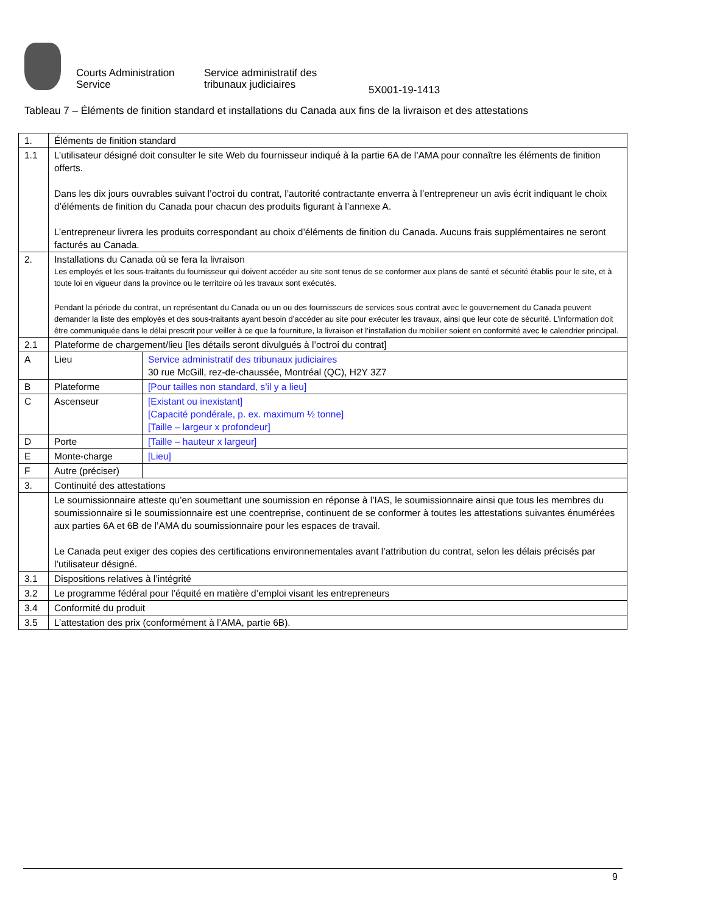Courts Administration Service
Service administratif des tribunaux judiciaires
5X001-19-1413
Tableau 7 – Éléments de finition standard et installations du Canada aux fins de la livraison et des attestations
| 1. | Éléments de finition standard | |
| 1.1 | L’utilisateur désigné doit consulter le site Web du fournisseur indiqué à la partie 6A de l’AMA pour connaître les éléments de finition offerts. Dans les dix jours ouvrables suivant l’octroi du contrat, l’autorité contractante enverra à l’entrepreneur un avis écrit indiquant le choix d’éléments de finition du Canada pour chacun des produits figurant à l’annexe A. L’entrepreneur livrera les produits correspondant au choix d’éléments de finition du Canada. Aucuns frais supplémentaires ne seront facturés au Canada. | |
| 2. | Installations du Canada où se fera la livraison Les employés et les sous-traitants du fournisseur qui doivent accéder au site sont tenus de se conformer aux plans de santé et sécurité établis pour le site, et à toute loi en vigueur dans la province ou le territoire où les travaux sont exécutés. Pendant la période du contrat, un représentant du Canada ou un ou des fournisseurs de services sous contrat avec le gouvernement du Canada peuvent demander la liste des employés et des sous-traitants ayant besoin d’accéder au site pour exécuter les travaux, ainsi que leur cote de sécurité. L’information doit être communiquée dans le délai prescrit pour veiller à ce que la fourniture, la livraison et l’installation du mobilier soient en conformité avec le calendrier principal. | |
| 2.1 | Plateforme de chargement/lieu [les détails seront divulgués à l’octroi du contrat] | |
| A | Lieu | Service administratif des tribunaux judiciaires 30 rue McGill, rez-de-chaussée, Montréal (QC), H2Y 3Z7 |
| B | Plateforme | [Pour tailles non standard, s’il y a lieu] |
| C | Ascenseur | [Existant ou inexistant] [Capacité pondérale, p. ex. maximum ½ tonne] [Taille – largeur x profondeur] |
| D | Porte | [Taille – hauteur x largeur] |
| E | Monte-charge | [Lieu] |
| F | Autre (préciser) | |
| 3. | Continuité des attestations | |
| | Le soumissionnaire atteste qu’en soumettant une soumission en réponse à l’IAS, le soumissionnaire ainsi que tous les membres du soumissionnaire si le soumissionnaire est une coentreprise, continuent de se conformer à toutes les attestations suivantes énumérées aux parties 6A et 6B de l’AMA du soumissionnaire pour les espaces de travail. Le Canada peut exiger des copies des certifications environnementales avant l’attribution du contrat, selon les délais précisés par l’utilisateur désigné. | |
| 3.1 | Dispositions relatives à l’intégrité | |
| 3.2 | Le programme fédéral pour l’équité en matière d’emploi visant les entrepreneurs | |
| 3.4 | Conformité du produit | |
| 3.5 | L’attestation des prix (conformément à l’AMA, partie 6B). | |
9